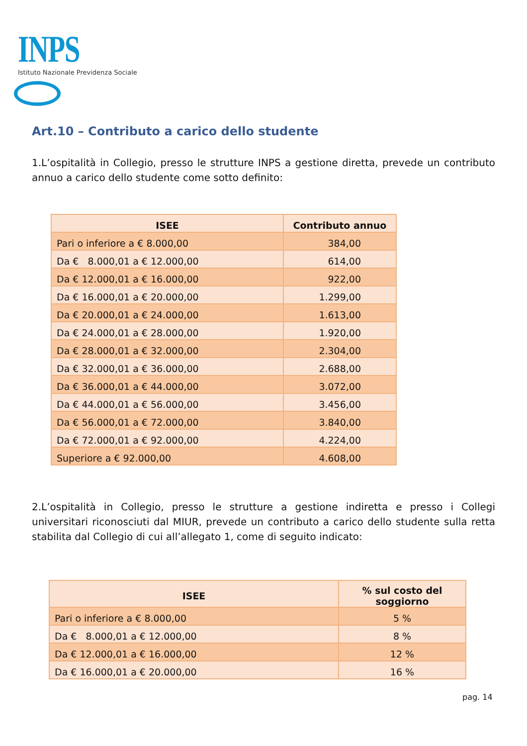INPS
Istituto Nazionale Previdenza Sociale
Art.10 – Contributo a carico dello studente
1.L’ospitalità in Collegio, presso le strutture INPS a gestione diretta, prevede un contributo annuo a carico dello studente come sotto definito:
| ISEE | Contributo annuo |
| --- | --- |
| Pari o inferiore a € 8.000,00 | 384,00 |
| Da € 8.000,01 a € 12.000,00 | 614,00 |
| Da € 12.000,01 a € 16.000,00 | 922,00 |
| Da € 16.000,01 a € 20.000,00 | 1.299,00 |
| Da € 20.000,01 a € 24.000,00 | 1.613,00 |
| Da € 24.000,01 a € 28.000,00 | 1.920,00 |
| Da € 28.000,01 a € 32.000,00 | 2.304,00 |
| Da € 32.000,01 a € 36.000,00 | 2.688,00 |
| Da € 36.000,01 a € 44.000,00 | 3.072,00 |
| Da € 44.000,01 a € 56.000,00 | 3.456,00 |
| Da € 56.000,01 a € 72.000,00 | 3.840,00 |
| Da € 72.000,01 a € 92.000,00 | 4.224,00 |
| Superiore a € 92.000,00 | 4.608,00 |
2.L’ospitalità in Collegio, presso le strutture a gestione indiretta e presso i Collegi universitari riconosciuti dal MIUR, prevede un contributo a carico dello studente sulla retta stabilita dal Collegio di cui all’allegato 1, come di seguito indicato:
| ISEE | % sul costo del soggiorno |
| --- | --- |
| Pari o inferiore a € 8.000,00 | 5 % |
| Da € 8.000,01 a € 12.000,00 | 8 % |
| Da € 12.000,01 a € 16.000,00 | 12 % |
| Da € 16.000,01 a € 20.000,00 | 16 % |
pag. 14